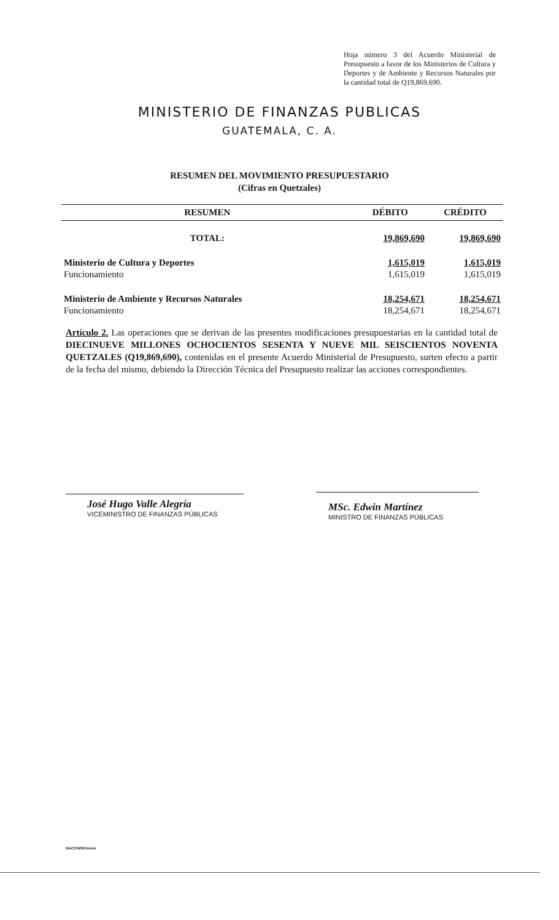Hoja número 3 del Acuerdo Ministerial de Presupuesto a favor de los Ministerios de Cultura y Deportes y de Ambiente y Recursos Naturales por la cantidad total de Q19,869,690.
MINISTERIO DE FINANZAS PUBLICAS
GUATEMALA, C. A.
RESUMEN DEL MOVIMIENTO PRESUPUESTARIO
(Cifras en Quetzales)
| RESUMEN | DÉBITO | CRÉDITO |
| --- | --- | --- |
| TOTAL: | 19,869,690 | 19,869,690 |
| Ministerio de Cultura y Deportes | 1,615,019 | 1,615,019 |
| Funcionamiento | 1,615,019 | 1,615,019 |
| Ministerio de Ambiente y Recursos Naturales | 18,254,671 | 18,254,671 |
| Funcionamiento | 18,254,671 | 18,254,671 |
Artículo 2. Las operaciones que se derivan de las presentes modificaciones presupuestarias en la cantidad total de DIECINUEVE MILLONES OCHOCIENTOS SESENTA Y NUEVE MIL SEISCIENTOS NOVENTA QUETZALES (Q19,869,690), contenidas en el presente Acuerdo Ministerial de Presupuesto, surten efecto a partir de la fecha del mismo, debiendo la Dirección Técnica del Presupuesto realizar las acciones correspondientes.
José Hugo Valle Alegría
VICEMINISTRO DE FINANZAS PÚBLICAS
MSc. Edwin Martínez
MINISTRO DE FINANZAS PÚBLICAS
HACC/NISF/mxvv